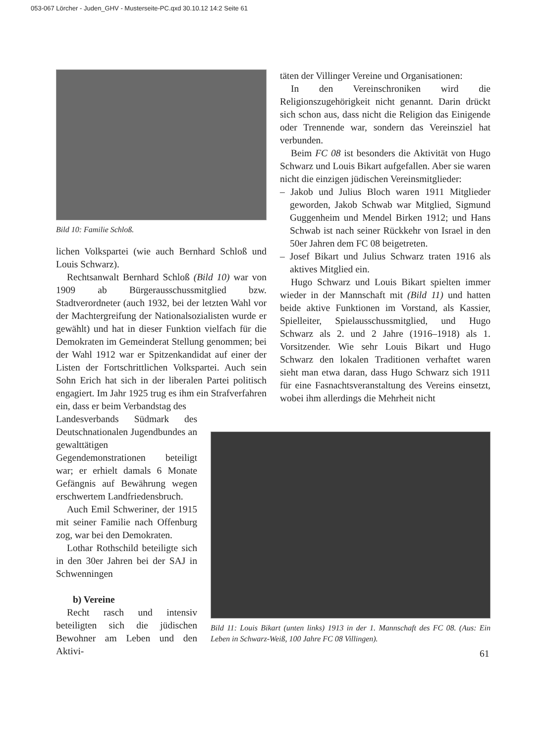053-067 Lörcher - Juden_GHV - Musterseite-PC.qxd 30.10.12 14:2 Seite 61
Bild 10: Familie Schloß.
lichen Volkspartei (wie auch Bernhard Schloß und Louis Schwarz).
Rechtsanwalt Bernhard Schloß (Bild 10) war von 1909 ab Bürgerausschussmitglied bzw. Stadtverordneter (auch 1932, bei der letzten Wahl vor der Machtergreifung der Nationalsozialisten wurde er gewählt) und hat in dieser Funktion vielfach für die Demokraten im Gemeinderat Stellung genommen; bei der Wahl 1912 war er Spitzenkandidat auf einer der Listen der Fortschrittlichen Volkspartei. Auch sein Sohn Erich hat sich in der liberalen Partei politisch engagiert. Im Jahr 1925 trug es ihm ein Strafverfahren ein, dass er beim Verbandstag des
Landesverbands Südmark des Deutschnationalen Jugendbundes an gewalttätigen Gegendemonstrationen beteiligt war; er erhielt damals 6 Monate Gefängnis auf Bewährung wegen erschwertem Landfriedensbruch.
Auch Emil Schweriner, der 1915 mit seiner Familie nach Offenburg zog, war bei den Demokraten.
Lothar Rothschild beteiligte sich in den 30er Jahren bei der SAJ in Schwenningen
b) Vereine
Recht rasch und intensiv beteiligten sich die jüdischen Bewohner am Leben und den Aktivi-
täten der Villinger Vereine und Organisationen:
In den Vereinschroniken wird die Religionszugehörigkeit nicht genannt. Darin drückt sich schon aus, dass nicht die Religion das Einigende oder Trennende war, sondern das Vereinsziel hat verbunden.
Beim FC 08 ist besonders die Aktivität von Hugo Schwarz und Louis Bikart aufgefallen. Aber sie waren nicht die einzigen jüdischen Vereinsmitglieder:
– Jakob und Julius Bloch waren 1911 Mitglieder geworden, Jakob Schwab war Mitglied, Sigmund Guggenheim und Mendel Birken 1912; und Hans Schwab ist nach seiner Rückkehr von Israel in den 50er Jahren dem FC 08 beigetreten.
– Josef Bikart und Julius Schwarz traten 1916 als aktives Mitglied ein.
Hugo Schwarz und Louis Bikart spielten immer wieder in der Mannschaft mit (Bild 11) und hatten beide aktive Funktionen im Vorstand, als Kassier, Spielleiter, Spielausschussmitglied, und Hugo Schwarz als 2. und 2 Jahre (1916–1918) als 1. Vorsitzender. Wie sehr Louis Bikart und Hugo Schwarz den lokalen Traditionen verhaftet waren sieht man etwa daran, dass Hugo Schwarz sich 1911 für eine Fasnachtsveranstaltung des Vereins einsetzt, wobei ihm allerdings die Mehrheit nicht
Bild 11: Louis Bikart (unten links) 1913 in der 1. Mannschaft des FC 08. (Aus: Ein Leben in Schwarz-Weiß, 100 Jahre FC 08 Villingen).
61